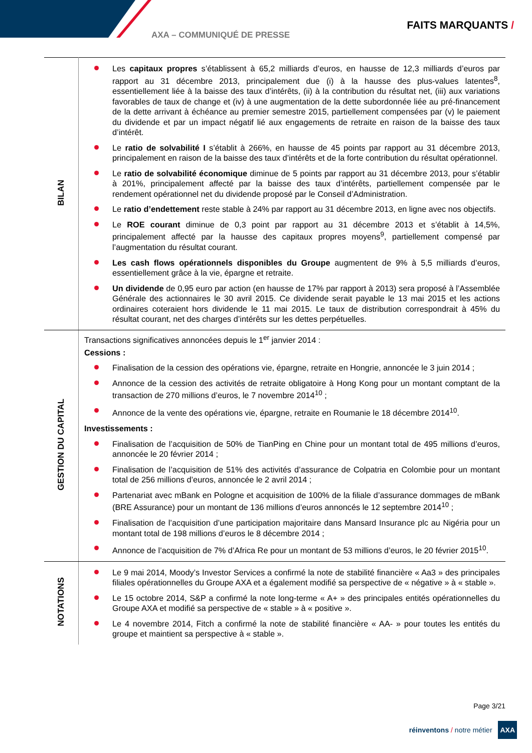AXA – COMMUNIQUÉ DE PRESSE
FAITS MARQUANTS /
| BILAN | Les capitaux propres s’établissent à 65,2 milliards d’euros, en hausse de 12,3 milliards d’euros par rapport au 31 décembre 2013, principalement due (i) à la hausse des plus-values latentes<sup>8</sup>, essentiellement liée à la baisse des taux d’intérêts, (ii) à la contribution du résultat net, (iii) aux variations favorables de taux de change et (iv) à une augmentation de la dette subordonnée liée au pré-financement de la dette arrivant à échéance au premier semestre 2015, partiellement compensées par (v) le paiement du dividende et par un impact négatif lié aux engagements de retraite en raison de la baisse des taux d’intérêt. Le ratio de solvabilité I s’établit à 266%, en hausse de 45 points par rapport au 31 décembre 2013, principalement en raison de la baisse des taux d’intérêts et de la forte contribution du résultat opérationnel. Le ratio de solvabilité économique diminue de 5 points par rapport au 31 décembre 2013, pour s’établir à 201%, principalement affecté par la baisse des taux d’intérêts, partiellement compensée par le rendement opérationnel net du dividende proposé par le Conseil d’Administration. Le ratio d’endettement reste stable à 24% par rapport au 31 décembre 2013, en ligne avec nos objectifs. Le ROE courant diminue de 0,3 point par rapport au 31 décembre 2013 et s’établit à 14,5%, principalement affecté par la hausse des capitaux propres moyens<sup>9</sup>, partiellement compensé par l’augmentation du résultat courant. Les cash flows opérationnels disponibles du Groupe augmentent de 9% à 5,5 milliards d’euros, essentiellement grâce à la vie, épargne et retraite. Un dividende de 0,95 euro par action (en hausse de 17% par rapport à 2013) sera proposé à l’Assemblée Générale des actionnaires le 30 avril 2015. Ce dividende serait payable le 13 mai 2015 et les actions ordinaires coteraient hors dividende le 11 mai 2015. Le taux de distribution correspondrait à 45% du résultat courant, net des charges d’intérêts sur les dettes perpétuelles. |
| GESTION DU CAPITAL | Transactions significatives annoncées depuis le 1<sup>er</sup> janvier 2014 : Cessions : Finalisation de la cession des opérations vie, épargne, retraite en Hongrie, annoncée le 3 juin 2014 ; Annonce de la cession des activités de retraite obligatoire à Hong Kong pour un montant comptant de la transaction de 270 millions d’euros, le 7 novembre 2014<sup>10</sup> ; Annonce de la vente des opérations vie, épargne, retraite en Roumanie le 18 décembre 2014<sup>10</sup>. Investissements : Finalisation de l’acquisition de 50% de TianPing en Chine pour un montant total de 495 millions d’euros, annoncée le 20 février 2014 ; Finalisation de l’acquisition de 51% des activités d’assurance de Colpatria en Colombie pour un montant total de 256 millions d’euros, annoncée le 2 avril 2014 ; Partenariat avec mBank en Pologne et acquisition de 100% de la filiale d’assurance dommages de mBank (BRE Assurance) pour un montant de 136 millions d’euros annoncés le 12 septembre 2014<sup>10</sup> ; Finalisation de l’acquisition d’une participation majoritaire dans Mansard Insurance plc au Nigéria pour un montant total de 198 millions d’euros le 8 décembre 2014 ; Annonce de l’acquisition de 7% d’Africa Re pour un montant de 53 millions d’euros, le 20 février 2015<sup>10</sup>. |
| NOTATIONS | Le 9 mai 2014, Moody’s Investor Services a confirmé la note de stabilité financière « Aa3 » des principales filiales opérationnelles du Groupe AXA et a également modifié sa perspective de « négative » à « stable ». Le 15 octobre 2014, S&P a confirmé la note long-terme « A+ » des principales entités opérationnelles du Groupe AXA et modifié sa perspective de « stable » à « positive ». Le 4 novembre 2014, Fitch a confirmé la note de stabilité financière « AA- » pour toutes les entités du groupe et maintient sa perspective à « stable ». |
Page 3/21
réinventons / notre métier AXA